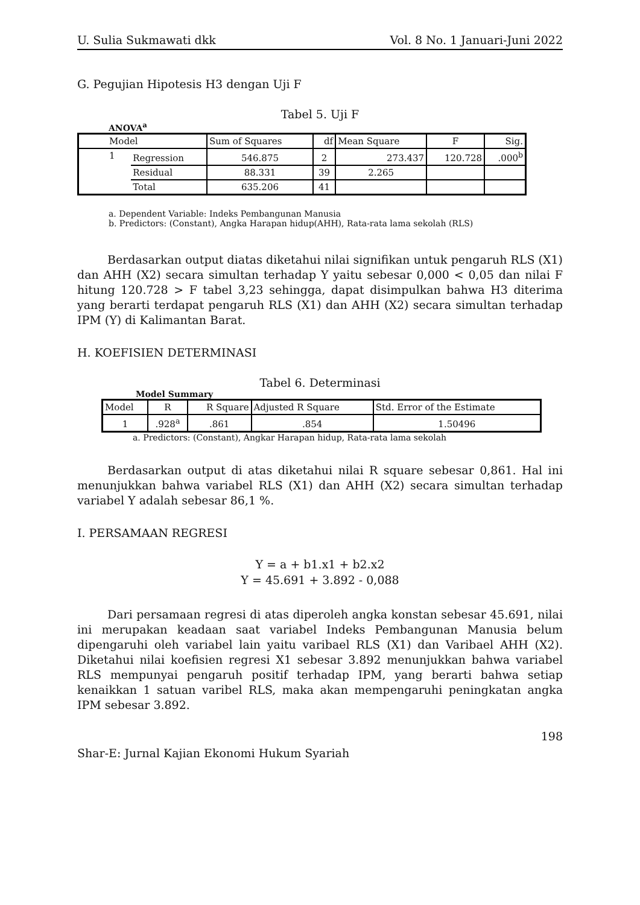U. Sulia Sukmawati dkk Vol. 8 No. 1 Januari-Juni 2022
G. Pegujian Hipotesis H3 dengan Uji F
Tabel 5. Uji F
ANOVA<sup>a</sup>
| Model | | Sum of Squares | df | Mean Square | F | Sig. |
| --- | --- | --- | --- | --- | --- | --- |
| 1 | Regression | 546.875 | 2 | 273.437 | 120.728 | .000<sup>b</sup> |
| | Residual | 88.331 | 39 | 2.265 | | |
| | Total | 635.206 | 41 | | | |
a. Dependent Variable: Indeks Pembangunan Manusia
b. Predictors: (Constant), Angka Harapan hidup(AHH), Rata-rata lama sekolah (RLS)
Berdasarkan output diatas diketahui nilai signifikan untuk pengaruh RLS (X1) dan AHH (X2) secara simultan terhadap Y yaitu sebesar 0,000 < 0,05 dan nilai F hitung 120.728 > F tabel 3,23 sehingga, dapat disimpulkan bahwa H3 diterima yang berarti terdapat pengaruh RLS (X1) dan AHH (X2) secara simultan terhadap IPM (Y) di Kalimantan Barat.
H. KOEFISIEN DETERMINASI
Tabel 6. Determinasi
Model Summary
| Model | R | R Square | Adjusted R Square | Std. Error of the Estimate |
| --- | --- | --- | --- | --- |
| 1 | .928<sup>a</sup> | .861 | .854 | 1.50496 |
a. Predictors: (Constant), Angkar Harapan hidup, Rata-rata lama sekolah
Berdasarkan output di atas diketahui nilai R square sebesar 0,861. Hal ini menunjukkan bahwa variabel RLS (X1) dan AHH (X2) secara simultan terhadap variabel Y adalah sebesar 86,1 %.
I. PERSAMAAN REGRESI
Y = a + b1.x1 + b2.x2
Y = 45.691 + 3.892 - 0,088
Dari persamaan regresi di atas diperoleh angka konstan sebesar 45.691, nilai ini merupakan keadaan saat variabel Indeks Pembangunan Manusia belum dipengaruhi oleh variabel lain yaitu varibael RLS (X1) dan Varibael AHH (X2). Diketahui nilai koefisien regresi X1 sebesar 3.892 menunjukkan bahwa variabel RLS mempunyai pengaruh positif terhadap IPM, yang berarti bahwa setiap kenaikkan 1 satuan varibel RLS, maka akan mempengaruhi peningkatan angka IPM sebesar 3.892.
198
Shar-E: Jurnal Kajian Ekonomi Hukum Syariah